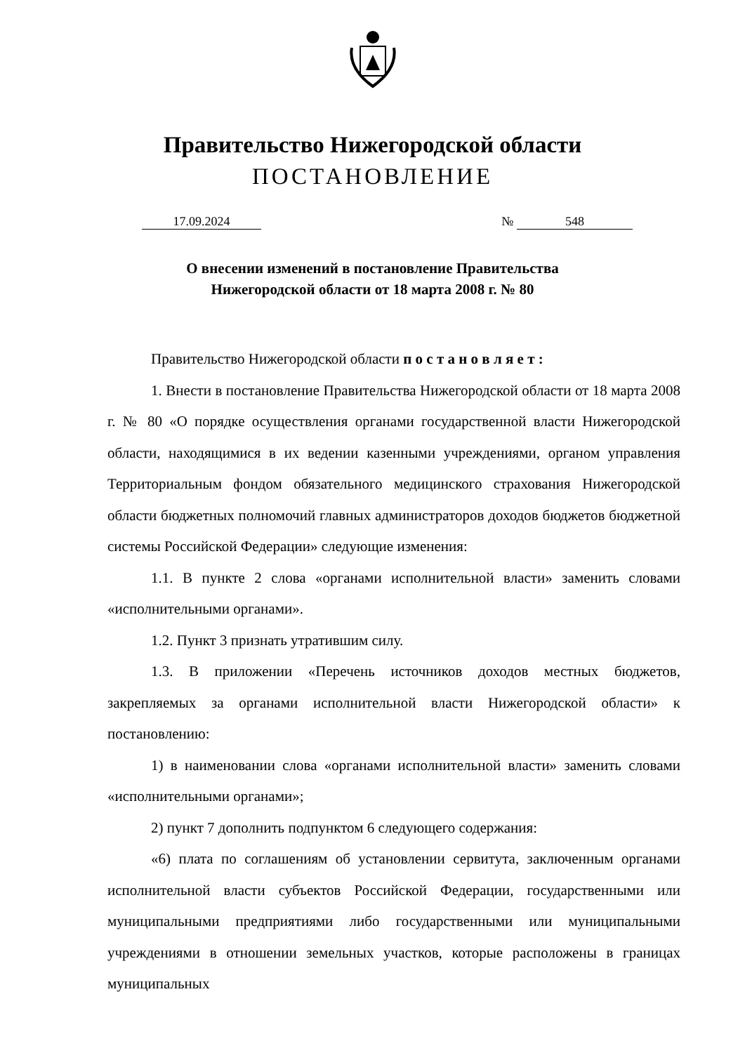Правительство Нижегородской области
ПОСТАНОВЛЕНИЕ
17.09.2024 № 548
О внесении изменений в постановление Правительства
Нижегородской области от 18 марта 2008 г. № 80
Правительство Нижегородской области п о с т а н о в л я е т :
1. Внести в постановление Правительства Нижегородской области от 18 марта 2008 г. № 80 «О порядке осуществления органами государственной власти Нижегородской области, находящимися в их ведении казенными учреждениями, органом управления Территориальным фондом обязательного медицинского страхования Нижегородской области бюджетных полномочий главных администраторов доходов бюджетов бюджетной системы Российской Федерации» следующие изменения:
1.1. В пункте 2 слова «органами исполнительной власти» заменить словами «исполнительными органами».
1.2. Пункт 3 признать утратившим силу.
1.3. В приложении «Перечень источников доходов местных бюджетов, закрепляемых за органами исполнительной власти Нижегородской области» к постановлению:
1) в наименовании слова «органами исполнительной власти» заменить словами «исполнительными органами»;
2) пункт 7 дополнить подпунктом 6 следующего содержания:
«6) плата по соглашениям об установлении сервитута, заключенным органами исполнительной власти субъектов Российской Федерации, государственными или муниципальными предприятиями либо государственными или муниципальными учреждениями в отношении земельных участков, которые расположены в границах муниципальных